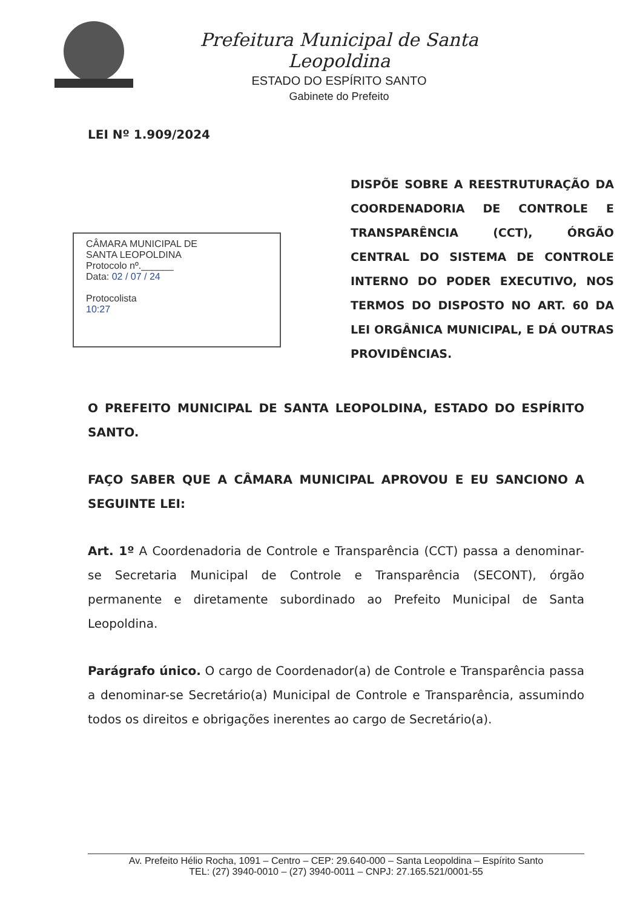Prefeitura Municipal de Santa Leopoldina
ESTADO DO ESPÍRITO SANTO
Gabinete do Prefeito
LEI Nº 1.909/2024
CÂMARA MUNICIPAL DE
SANTA LEOPOLDINA
Protocolo nº.______
Data: 02 / 07 / 24
Protocolista
10:27
DISPÕE SOBRE A REESTRUTURAÇÃO DA COORDENADORIA DE CONTROLE E TRANSPARÊNCIA (CCT), ÓRGÃO CENTRAL DO SISTEMA DE CONTROLE INTERNO DO PODER EXECUTIVO, NOS TERMOS DO DISPOSTO NO ART. 60 DA LEI ORGÂNICA MUNICIPAL, E DÁ OUTRAS PROVIDÊNCIAS.
O PREFEITO MUNICIPAL DE SANTA LEOPOLDINA, ESTADO DO ESPÍRITO SANTO.
FAÇO SABER QUE A CÂMARA MUNICIPAL APROVOU E EU SANCIONO A SEGUINTE LEI:
Art. 1º A Coordenadoria de Controle e Transparência (CCT) passa a denominar-se Secretaria Municipal de Controle e Transparência (SECONT), órgão permanente e diretamente subordinado ao Prefeito Municipal de Santa Leopoldina.
Parágrafo único. O cargo de Coordenador(a) de Controle e Transparência passa a denominar-se Secretário(a) Municipal de Controle e Transparência, assumindo todos os direitos e obrigações inerentes ao cargo de Secretário(a).
Av. Prefeito Hélio Rocha, 1091 – Centro – CEP: 29.640-000 – Santa Leopoldina – Espírito Santo
TEL: (27) 3940-0010 – (27) 3940-0011 – CNPJ: 27.165.521/0001-55